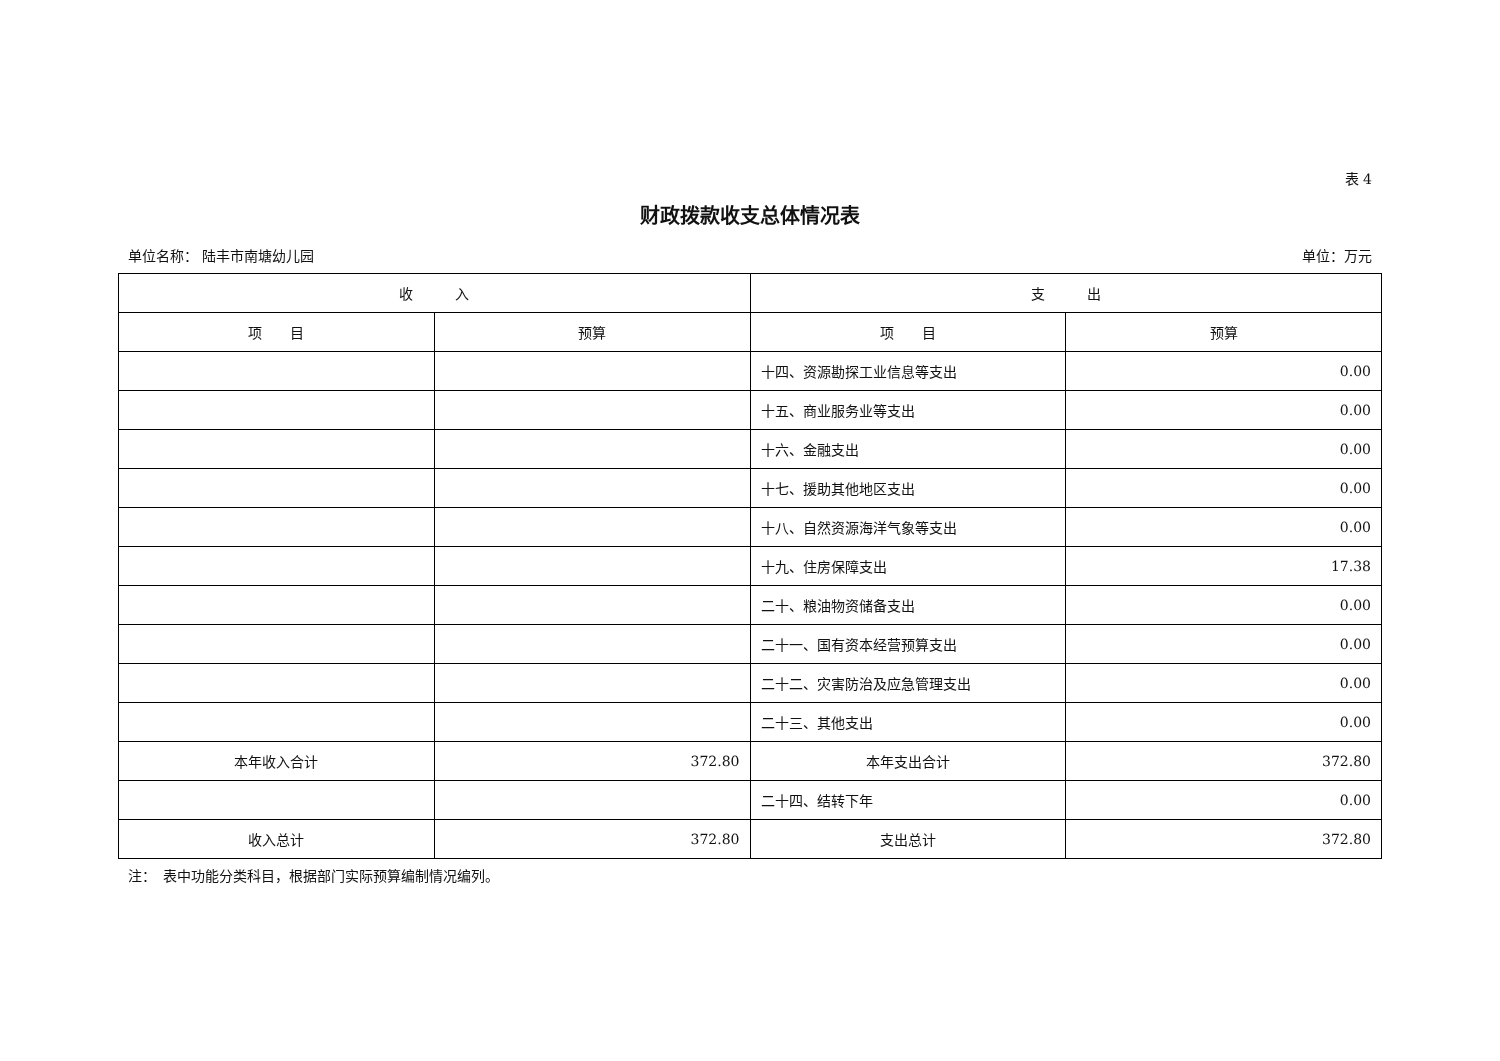表 4
财政拨款收支总体情况表
单位名称： 陆丰市南塘幼儿园 单位：万元
| 收 入 | | 支 出 | |
| --- | --- | --- | --- |
| 项 目 | 预算 | 项 目 | 预算 |
| | | 十四、资源勘探工业信息等支出 | 0.00 |
| | | 十五、商业服务业等支出 | 0.00 |
| | | 十六、金融支出 | 0.00 |
| | | 十七、援助其他地区支出 | 0.00 |
| | | 十八、自然资源海洋气象等支出 | 0.00 |
| | | 十九、住房保障支出 | 17.38 |
| | | 二十、粮油物资储备支出 | 0.00 |
| | | 二十一、国有资本经营预算支出 | 0.00 |
| | | 二十二、灾害防治及应急管理支出 | 0.00 |
| | | 二十三、其他支出 | 0.00 |
| 本年收入合计 | 372.80 | 本年支出合计 | 372.80 |
| | | 二十四、结转下年 | 0.00 |
| 收入总计 | 372.80 | 支出总计 | 372.80 |
注：　表中功能分类科目，根据部门实际预算编制情况编列。